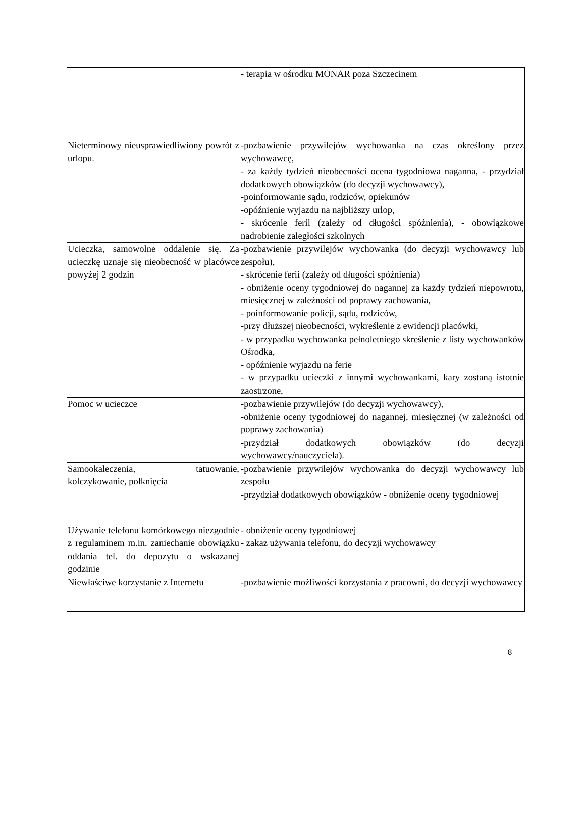| | - terapia w ośrodku MONAR poza Szczecinem |
| Nieterminowy nieusprawiedliwiony powrót z urlopu. | -pozbawienie przywilejów wychowanka na czas określony przez wychowawcę, - za każdy tydzień nieobecności ocena tygodniowa naganna, - przydział dodatkowych obowiązków (do decyzji wychowawcy), -poinformowanie sądu, rodziców, opiekunów -opóźnienie wyjazdu na najbliższy urlop, - skrócenie ferii (zależy od długości spóźnienia), - obowiązkowe nadrobienie zaległości szkolnych |
| Ucieczka, samowolne oddalenie się. Za ucieczkę uznaje się nieobecność w placówce powyżej 2 godzin | -pozbawienie przywilejów wychowanka (do decyzji wychowawcy lub zespołu), - skrócenie ferii (zależy od długości spóźnienia) - obniżenie oceny tygodniowej do nagannej za każdy tydzień niepowrotu, miesięcznej w zależności od poprawy zachowania, - poinformowanie policji, sądu, rodziców, -przy dłuższej nieobecności, wykreślenie z ewidencji placówki, - w przypadku wychowanka pełnoletniego skreślenie z listy wychowanków Ośrodka, - opóźnienie wyjazdu na ferie - w przypadku ucieczki z innymi wychowankami, kary zostaną istotnie zaostrzone, |
| Pomoc w ucieczce | -pozbawienie przywilejów (do decyzji wychowawcy), -obniżenie oceny tygodniowej do nagannej, miesięcznej (w zależności od poprawy zachowania) -przydział dodatkowych obowiązków (do decyzji wychowawcy/nauczyciela). |
| Samookaleczenia, tatuowanie, kolczykowanie, połknięcia | -pozbawienie przywilejów wychowanka do decyzji wychowawcy lub zespołu -przydział dodatkowych obowiązków - obniżenie oceny tygodniowej |
| Używanie telefonu komórkowego niezgodnie z regulaminem m.in. zaniechanie obowiązku oddania tel. do depozytu o wskazanej godzinie | - obniżenie oceny tygodniowej - zakaz używania telefonu, do decyzji wychowawcy |
| Niewłaściwe korzystanie z Internetu | -pozbawienie możliwości korzystania z pracowni, do decyzji wychowawcy |
8